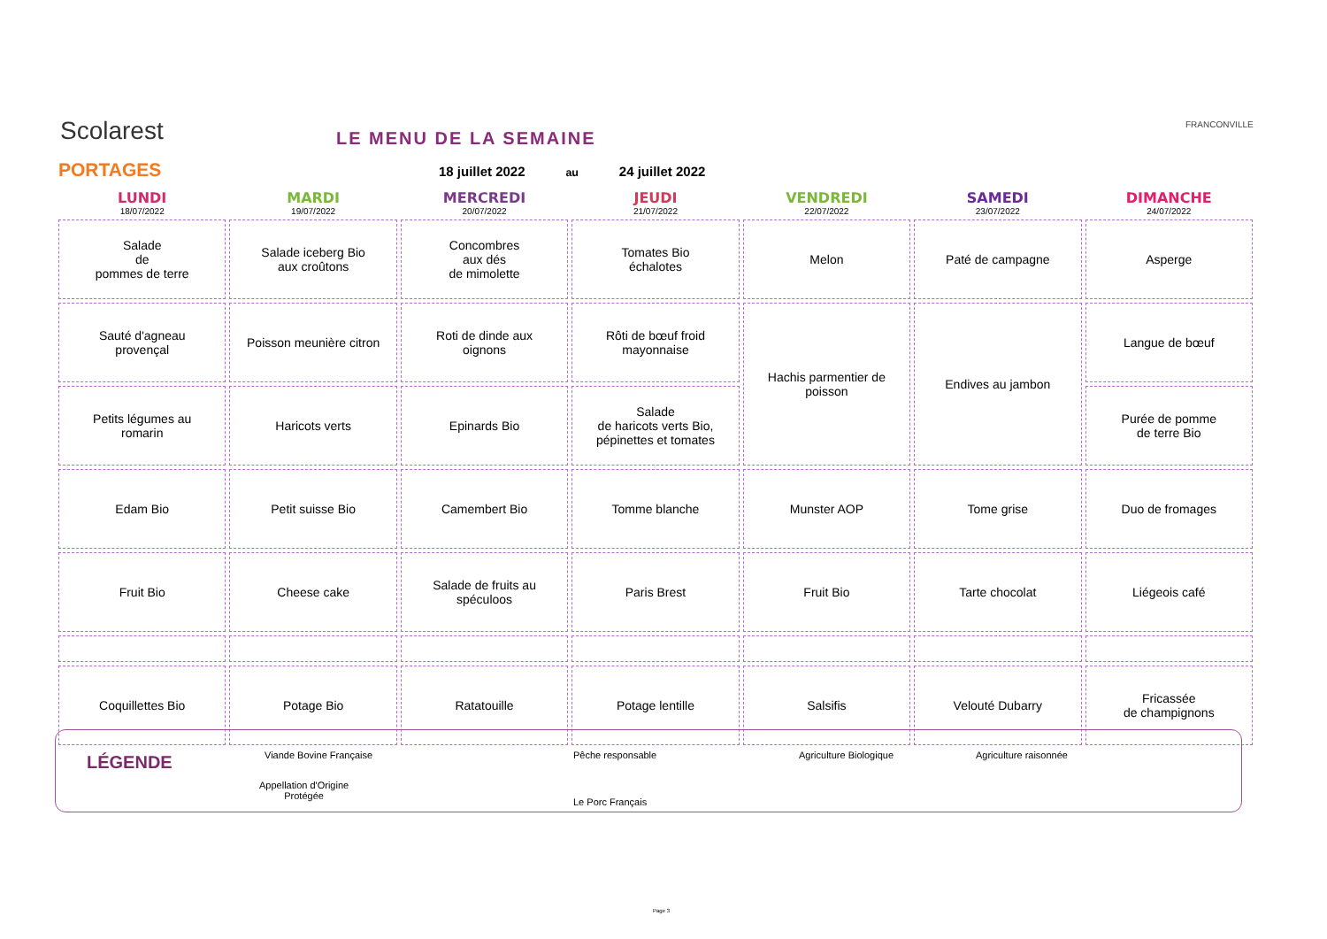Scolarest
PORTAGES
LE MENU DE LA SEMAINE
18 juillet 2022 au 24 juillet 2022
FRANCONVILLE
| LUNDI 18/07/2022 | MARDI 19/07/2022 | MERCREDI 20/07/2022 | JEUDI 21/07/2022 | VENDREDI 22/07/2022 | SAMEDI 23/07/2022 | DIMANCHE 24/07/2022 |
| --- | --- | --- | --- | --- | --- | --- |
| Salade de pommes de terre | Salade iceberg Bio aux croûtons | Concombres aux dés de mimolette | Tomates Bio échalotes | Melon | Paté de campagne | Asperge |
| Sauté d'agneau provençal | Poisson meunière citron | Roti de dinde aux oignons | Rôti de bœuf froid mayonnaise | Hachis parmentier de poisson | Endives au jambon | Langue de bœuf |
| Petits légumes au romarin | Haricots verts | Epinards Bio | Salade de haricots verts Bio, pépinettes et tomates | | | Purée de pomme de terre Bio |
| Edam Bio | Petit suisse Bio | Camembert Bio | Tomme blanche | Munster AOP | Tome grise | Duo de fromages |
| Fruit Bio | Cheese cake | Salade de fruits au spéculoos | Paris Brest | Fruit Bio | Tarte chocolat | Liégeois café |
| Coquillettes Bio | Potage Bio | Ratatouille | Potage lentille | Salsifis | Velouté Dubarry | Fricassée de champignons |
LÉGENDE Viande Bovine Française Pêche responsable Agriculture Biologique Agriculture raisonnée
Appellation d'Origine
Protégée Le Porc Français
Page 3